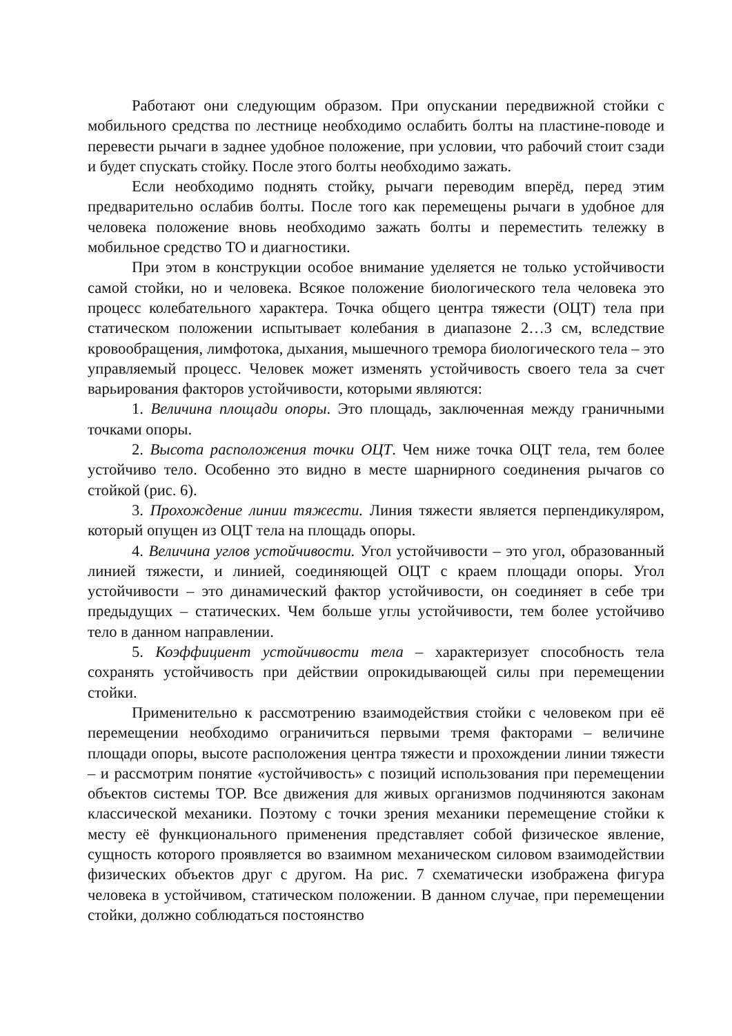Работают они следующим образом. При опускании передвижной стойки с мобильного средства по лестнице необходимо ослабить болты на пластине-поводе и перевести рычаги в заднее удобное положение, при условии, что рабочий стоит сзади и будет спускать стойку. После этого болты необходимо зажать.
Если необходимо поднять стойку, рычаги переводим вперёд, перед этим предварительно ослабив болты. После того как перемещены рычаги в удобное для человека положение вновь необходимо зажать болты и переместить тележку в мобильное средство ТО и диагностики.
При этом в конструкции особое внимание уделяется не только устойчивости самой стойки, но и человека. Всякое положение биологического тела человека это процесс колебательного характера. Точка общего центра тяжести (ОЦТ) тела при статическом положении испытывает колебания в диапазоне 2…3 см, вследствие кровообращения, лимфотока, дыхания, мышечного тремора биологического тела – это управляемый процесс. Человек может изменять устойчивость своего тела за счет варьирования факторов устойчивости, которыми являются:
1. Величина площади опоры. Это площадь, заключенная между граничными точками опоры.
2. Высота расположения точки ОЦТ. Чем ниже точка ОЦТ тела, тем более устойчиво тело. Особенно это видно в месте шарнирного соединения рычагов со стойкой (рис. 6).
3. Прохождение линии тяжести. Линия тяжести является перпендикуляром, который опущен из ОЦТ тела на площадь опоры.
4. Величина углов устойчивости. Угол устойчивости – это угол, образованный линией тяжести, и линией, соединяющей ОЦТ с краем площади опоры. Угол устойчивости – это динамический фактор устойчивости, он соединяет в себе три предыдущих – статических. Чем больше углы устойчивости, тем более устойчиво тело в данном направлении.
5. Коэффициент устойчивости тела – характеризует способность тела сохранять устойчивость при действии опрокидывающей силы при перемещении стойки.
Применительно к рассмотрению взаимодействия стойки с человеком при её перемещении необходимо ограничиться первыми тремя факторами – величине площади опоры, высоте расположения центра тяжести и прохождении линии тяжести – и рассмотрим понятие «устойчивость» с позиций использования при перемещении объектов системы ТОР. Все движения для живых организмов подчиняются законам классической механики. Поэтому с точки зрения механики перемещение стойки к месту её функционального применения представляет собой физическое явление, сущность которого проявляется во взаимном механическом силовом взаимодействии физических объектов друг с другом. На рис. 7 схематически изображена фигура человека в устойчивом, статическом положении. В данном случае, при перемещении стойки, должно соблюдаться постоянство